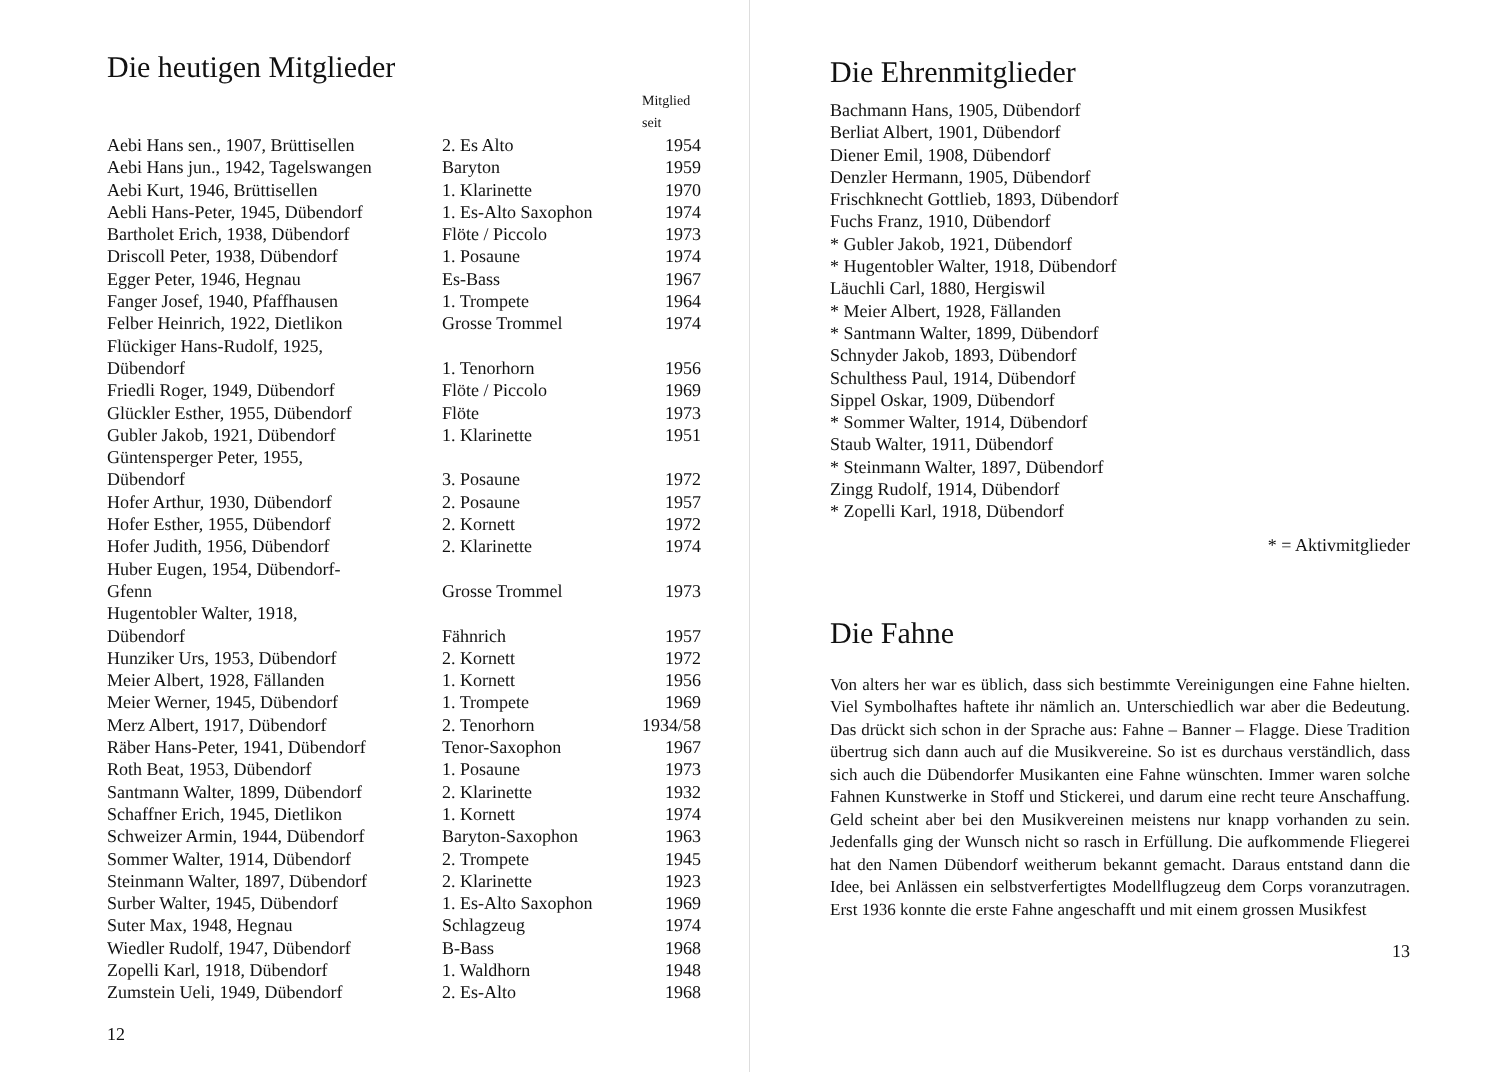Die heutigen Mitglieder
| | | Mitglied seit |
| --- | --- | --- |
| Aebi Hans sen., 1907, Brüttisellen | 2. Es Alto | 1954 |
| Aebi Hans jun., 1942, Tagelswangen | Baryton | 1959 |
| Aebi Kurt, 1946, Brüttisellen | 1. Klarinette | 1970 |
| Aebli Hans-Peter, 1945, Dübendorf | 1. Es-Alto Saxophon | 1974 |
| Bartholet Erich, 1938, Dübendorf | Flöte / Piccolo | 1973 |
| Driscoll Peter, 1938, Dübendorf | 1. Posaune | 1974 |
| Egger Peter, 1946, Hegnau | Es-Bass | 1967 |
| Fanger Josef, 1940, Pfaffhausen | 1. Trompete | 1964 |
| Felber Heinrich, 1922, Dietlikon | Grosse Trommel | 1974 |
| Flückiger Hans-Rudolf, 1925, Dübendorf | 1. Tenorhorn | 1956 |
| Friedli Roger, 1949, Dübendorf | Flöte / Piccolo | 1969 |
| Glückler Esther, 1955, Dübendorf | Flöte | 1973 |
| Gubler Jakob, 1921, Dübendorf | 1. Klarinette | 1951 |
| Güntensperger Peter, 1955, Dübendorf | 3. Posaune | 1972 |
| Hofer Arthur, 1930, Dübendorf | 2. Posaune | 1957 |
| Hofer Esther, 1955, Dübendorf | 2. Kornett | 1972 |
| Hofer Judith, 1956, Dübendorf | 2. Klarinette | 1974 |
| Huber Eugen, 1954, Dübendorf- Gfenn | Grosse Trommel | 1973 |
| Hugentobler Walter, 1918, Dübendorf | Fähnrich | 1957 |
| Hunziker Urs, 1953, Dübendorf | 2. Kornett | 1972 |
| Meier Albert, 1928, Fällanden | 1. Kornett | 1956 |
| Meier Werner, 1945, Dübendorf | 1. Trompete | 1969 |
| Merz Albert, 1917, Dübendorf | 2. Tenorhorn | 1934/58 |
| Räber Hans-Peter, 1941, Dübendorf | Tenor-Saxophon | 1967 |
| Roth Beat, 1953, Dübendorf | 1. Posaune | 1973 |
| Santmann Walter, 1899, Dübendorf | 2. Klarinette | 1932 |
| Schaffner Erich, 1945, Dietlikon | 1. Kornett | 1974 |
| Schweizer Armin, 1944, Dübendorf | Baryton-Saxophon | 1963 |
| Sommer Walter, 1914, Dübendorf | 2. Trompete | 1945 |
| Steinmann Walter, 1897, Dübendorf | 2. Klarinette | 1923 |
| Surber Walter, 1945, Dübendorf | 1. Es-Alto Saxophon | 1969 |
| Suter Max, 1948, Hegnau | Schlagzeug | 1974 |
| Wiedler Rudolf, 1947, Dübendorf | B-Bass | 1968 |
| Zopelli Karl, 1918, Dübendorf | 1. Waldhorn | 1948 |
| Zumstein Ueli, 1949, Dübendorf | 2. Es-Alto | 1968 |
12
Die Ehrenmitglieder
Bachmann Hans, 1905, Dübendorf
Berliat Albert, 1901, Dübendorf
Diener Emil, 1908, Dübendorf
Denzler Hermann, 1905, Dübendorf
Frischknecht Gottlieb, 1893, Dübendorf
Fuchs Franz, 1910, Dübendorf
* Gubler Jakob, 1921, Dübendorf
* Hugentobler Walter, 1918, Dübendorf
Läuchli Carl, 1880, Hergiswil
* Meier Albert, 1928, Fällanden
* Santmann Walter, 1899, Dübendorf
Schnyder Jakob, 1893, Dübendorf
Schulthess Paul, 1914, Dübendorf
Sippel Oskar, 1909, Dübendorf
* Sommer Walter, 1914, Dübendorf
Staub Walter, 1911, Dübendorf
* Steinmann Walter, 1897, Dübendorf
Zingg Rudolf, 1914, Dübendorf
* Zopelli Karl, 1918, Dübendorf
* = Aktivmitglieder
Die Fahne
Von alters her war es üblich, dass sich bestimmte Vereinigungen eine Fahne hielten. Viel Symbolhaftes haftete ihr nämlich an. Unterschiedlich war aber die Bedeutung. Das drückt sich schon in der Sprache aus: Fahne – Banner – Flagge. Diese Tradition übertrug sich dann auch auf die Musikvereine. So ist es durchaus verständlich, dass sich auch die Dübendorfer Musikanten eine Fahne wünschten. Immer waren solche Fahnen Kunstwerke in Stoff und Stickerei, und darum eine recht teure Anschaffung. Geld scheint aber bei den Musikvereinen meistens nur knapp vorhanden zu sein. Jedenfalls ging der Wunsch nicht so rasch in Erfüllung. Die aufkommende Fliegerei hat den Namen Dübendorf weitherum bekannt gemacht. Daraus entstand dann die Idee, bei Anlässen ein selbstverfertigtes Modellflugzeug dem Corps voranzutragen. Erst 1936 konnte die erste Fahne angeschafft und mit einem grossen Musikfest
13